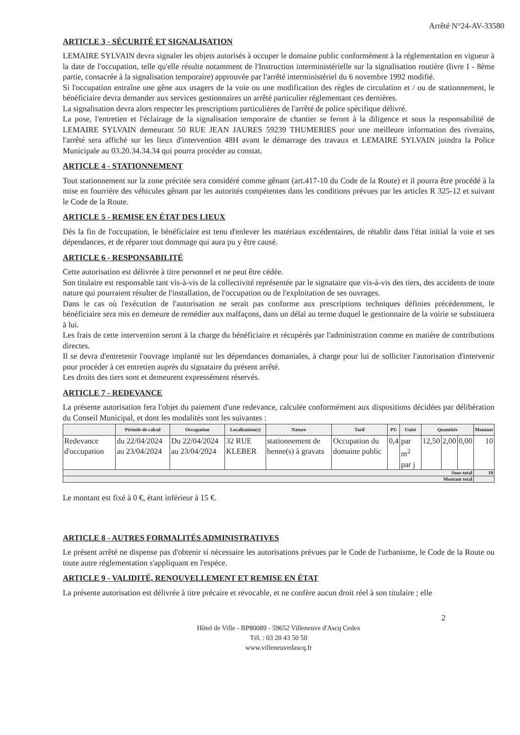Arrêté N°24-AV-33580
ARTICLE 3 - SÉCURITÉ ET SIGNALISATION
LEMAIRE SYLVAIN devra signaler les objets autorisés à occuper le domaine public conformément à la réglementation en vigueur à la date de l'occupation, telle qu'elle résulte notamment de l'Instruction interministérielle sur la signalisation routière (livre I - 8ème partie, consacrée à la signalisation temporaire) approuvée par l'arrêté interministériel du 6 novembre 1992 modifié.
Si l'occupation entraîne une gêne aux usagers de la voie ou une modification des règles de circulation et / ou de stationnement, le bénéficiaire devra demander aux services gestionnaires un arrêté particulier réglementant ces dernières.
La signalisation devra alors respecter les prescriptions particulières de l'arrêté de police spécifique délivré.
La pose, l'entretien et l'éclairage de la signalisation temporaire de chantier se feront à la diligence et sous la responsabilité de LEMAIRE SYLVAIN demeurant 50 RUE JEAN JAURES 59239 THUMERIES pour une meilleure information des riverains, l'arrêté sera affiché sur les lieux d'intervention 48H avant le démarrage des travaux et LEMAIRE SYLVAIN joindra la Police Municipale au 03.20.34.34.34 qui pourra procéder au constat.
ARTICLE 4 - STATIONNEMENT
Tout stationnement sur la zone précitée sera considéré comme gênant (art.417-10 du Code de la Route) et il pourra être procédé à la mise en fourrière des véhicules gênant par les autorités compétentes dans les conditions prévues par les articles R 325-12 et suivant le Code de la Route.
ARTICLE 5 - REMISE EN ÉTAT DES LIEUX
Dès la fin de l'occupation, le bénéficiaire est tenu d'enlever les matériaux excédentaires, de rétablir dans l'état initial la voie et ses dépendances, et de réparer tout dommage qui aura pu y être causé.
ARTICLE 6 - RESPONSABILITÉ
Cette autorisation est délivrée à titre personnel et ne peut être cédée.
Son titulaire est responsable tant vis-à-vis de la collectivité représentée par le signataire que vis-à-vis des tiers, des accidents de toute nature qui pourraient résulter de l'installation, de l'occupation ou de l'exploitation de ses ouvrages.
Dans le cas où l'exécution de l'autorisation ne serait pas conforme aux prescriptions techniques définies précédemment, le bénéficiaire sera mis en demeure de remédier aux malfaçons, dans un délai au terme duquel le gestionnaire de la voirie se substituera à lui.
Les frais de cette intervention seront à la charge du bénéficiaire et récupérés par l'administration comme en matière de contributions directes.
Il se devra d'entretenir l'ouvrage implanté sur les dépendances domaniales, à charge pour lui de solliciter l'autorisation d'intervenir pour procéder à cet entretien auprès du signataire du présent arrêté.
Les droits des tiers sont et demeurent expressément réservés.
ARTICLE 7 - REDEVANCE
La présente autorisation fera l'objet du paiement d'une redevance, calculée conformément aux dispositions décidées par délibération du Conseil Municipal, et dont les modalités sont les suivantes :
| | Période de calcul | Occupation | Localisation(s) | Nature | Tarif | PU | Unité | Quantités | | | Montant |
| --- | --- | --- | --- | --- | --- | --- | --- | --- | --- | --- | --- |
| Redevance d'occupation | du 22/04/2024 au 23/04/2024 | Du 22/04/2024 au 23/04/2024 | 32 RUE KLEBER | stationnement de benne(s) à gravats | Occupation du domaine public | 0,4 | par m<sup>2</sup> par j | 12,50 | 2,00 | 0,00 | 10 |
| Sous-total | | | | | | | | | | | 10 |
| Montant total | | | | | | | | | | | |
Le montant est fixé à 0 €, étant inférieur à 15 €.
ARTICLE 8 - AUTRES FORMALITÉS ADMINISTRATIVES
Le présent arrêté ne dispense pas d'obtenir si nécessaire les autorisations prévues par le Code de l'urbanisme, le Code de la Route ou toute autre réglementation s'appliquant en l'espèce.
ARTICLE 9 - VALIDITÉ, RENOUVELLEMENT ET REMISE EN ÉTAT
La présente autorisation est délivrée à titre précaire et révocable, et ne confère aucun droit réel à son titulaire ; elle
2
Hôtel de Ville - BP80089 - 59652 Villeneuve d'Ascq Cedex
Tél. : 03 20 43 50 50
www.villeneuvedascq.fr